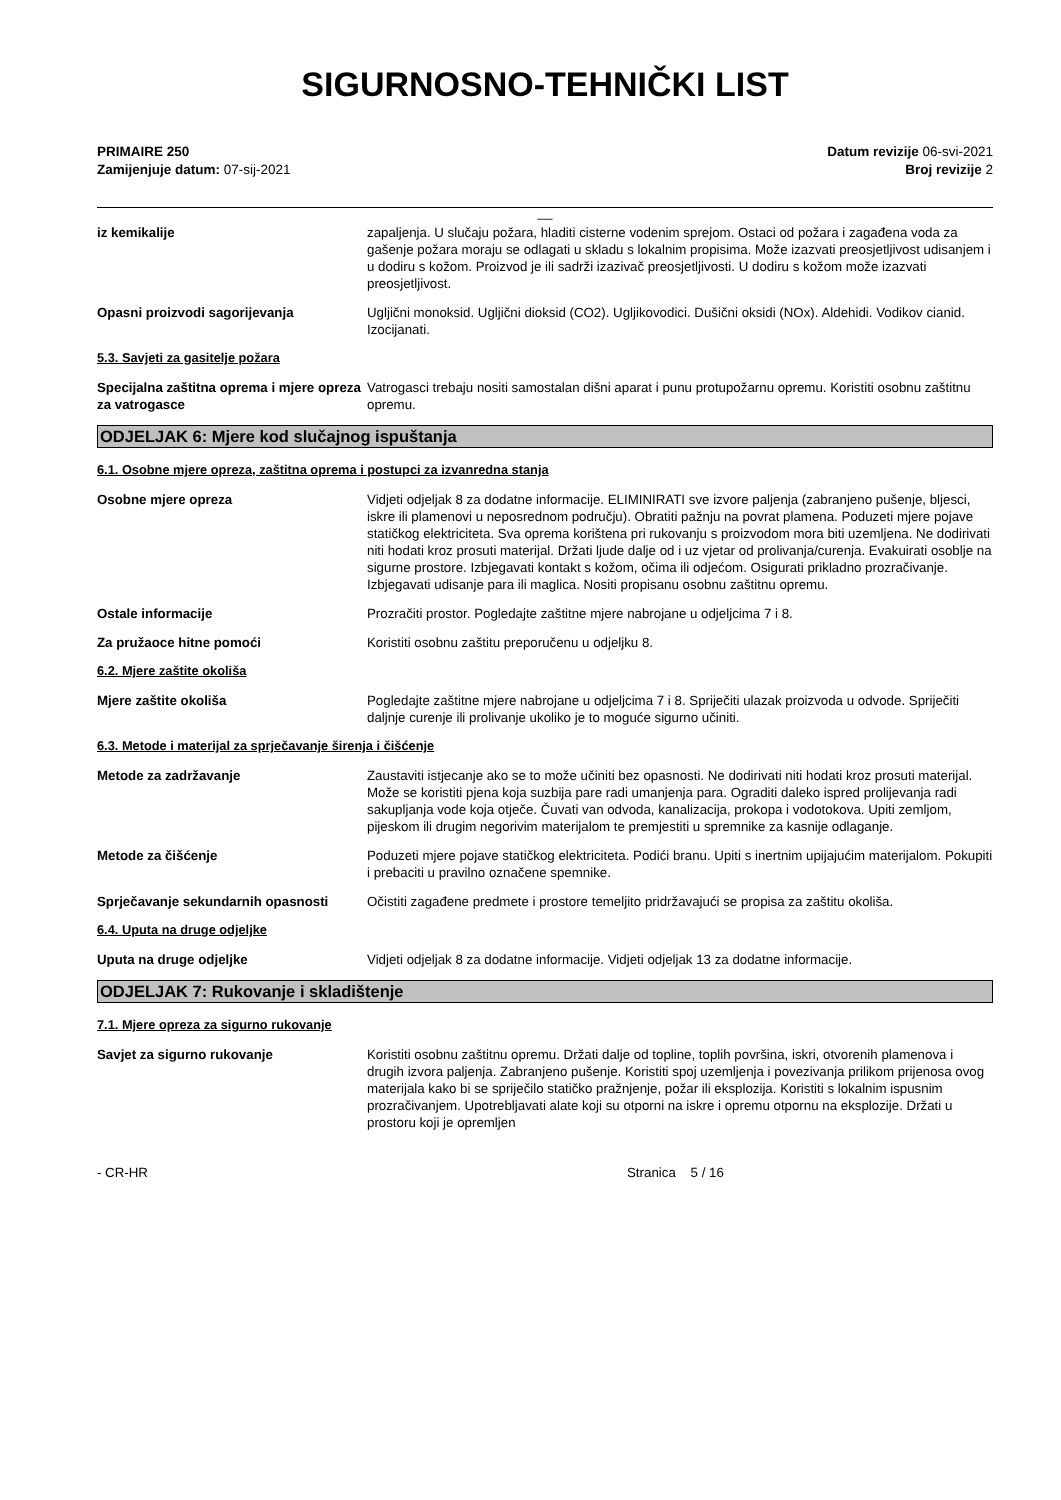SIGURNOSNO-TEHNIČKI LIST
PRIMAIRE 250
Zamijenjuje datum: 07-sij-2021
Datum revizije 06-svi-2021
Broj revizije 2
__
iz kemikalije zapaljenja. U slučaju požara, hladiti cisterne vodenim sprejom. Ostaci od požara i zagađena voda za gašenje požara moraju se odlagati u skladu s lokalnim propisima. Može izazvati preosjetljivost udisanjem i u dodiru s kožom. Proizvod je ili sadrži izazivač preosjetljivosti. U dodiru s kožom može izazvati preosjetljivost.
Opasni proizvodi sagorijevanja Ugljični monoksid. Ugljični dioksid (CO2). Ugljikovodici. Dušični oksidi (NOx). Aldehidi. Vodikov cianid. Izocijanati.
5.3. Savjeti za gasitelje požara
Specijalna zaštitna oprema i mjere opreza za vatrogasce
Vatrogasci trebaju nositi samostalan dišni aparat i punu protupožarnu opremu. Koristiti osobnu zaštitnu opremu.
ODJELJAK 6: Mjere kod slučajnog ispuštanja
6.1. Osobne mjere opreza, zaštitna oprema i postupci za izvanredna stanja
Osobne mjere opreza Vidjeti odjeljak 8 za dodatne informacije. ELIMINIRATI sve izvore paljenja (zabranjeno pušenje, bljesci, iskre ili plamenovi u neposrednom području). Obratiti pažnju na povrat plamena. Poduzeti mjere pojave statičkog elektriciteta. Sva oprema korištena pri rukovanju s proizvodom mora biti uzemljena. Ne dodirivati niti hodati kroz prosuti materijal. Držati ljude dalje od i uz vjetar od prolivanja/curenja. Evakuirati osoblje na sigurne prostore. Izbjegavati kontakt s kožom, očima ili odjećom. Osigurati prikladno prozračivanje. Izbjegavati udisanje para ili maglica. Nositi propisanu osobnu zaštitnu opremu.
Ostale informacije Prozračiti prostor. Pogledajte zaštitne mjere nabrojane u odjeljcima 7 i 8.
Za pružaoce hitne pomoći Koristiti osobnu zaštitu preporučenu u odjeljku 8.
6.2. Mjere zaštite okoliša
Mjere zaštite okoliša Pogledajte zaštitne mjere nabrojane u odjeljcima 7 i 8. Spriječiti ulazak proizvoda u odvode. Spriječiti daljnje curenje ili prolivanje ukoliko je to moguće sigurno učiniti.
6.3. Metode i materijal za sprječavanje širenja i čišćenje
Metode za zadržavanje Zaustaviti istjecanje ako se to može učiniti bez opasnosti. Ne dodirivati niti hodati kroz prosuti materijal. Može se koristiti pjena koja suzbija pare radi umanjenja para. Ograditi daleko ispred prolijevanja radi sakupljanja vode koja otječe. Čuvati van odvoda, kanalizacija, prokopa i vodotokova. Upiti zemljom, pijeskom ili drugim negorivim materijalom te premjestiti u spremnike za kasnije odlaganje.
Metode za čišćenje Poduzeti mjere pojave statičkog elektriciteta. Podići branu. Upiti s inertnim upijajućim materijalom. Pokupiti i prebaciti u pravilno označene spemnike.
Sprječavanje sekundarnih opasnosti
Očistiti zagađene predmete i prostore temeljito pridržavajući se propisa za zaštitu okoliša.
6.4. Uputa na druge odjeljke
Uputa na druge odjeljke Vidjeti odjeljak 8 za dodatne informacije. Vidjeti odjeljak 13 za dodatne informacije.
ODJELJAK 7: Rukovanje i skladištenje
7.1. Mjere opreza za sigurno rukovanje
Savjet za sigurno rukovanje Koristiti osobnu zaštitnu opremu. Držati dalje od topline, toplih površina, iskri, otvorenih plamenova i drugih izvora paljenja. Zabranjeno pušenje. Koristiti spoj uzemljenja i povezivanja prilikom prijenosa ovog materijala kako bi se spriječilo statičko pražnjenje, požar ili eksplozija. Koristiti s lokalnim ispusnim prozračivanjem. Upotrebljavati alate koji su otporni na iskre i opremu otpornu na eksplozije. Držati u prostoru koji je opremljen
- CR-HR Stranica 5 / 16